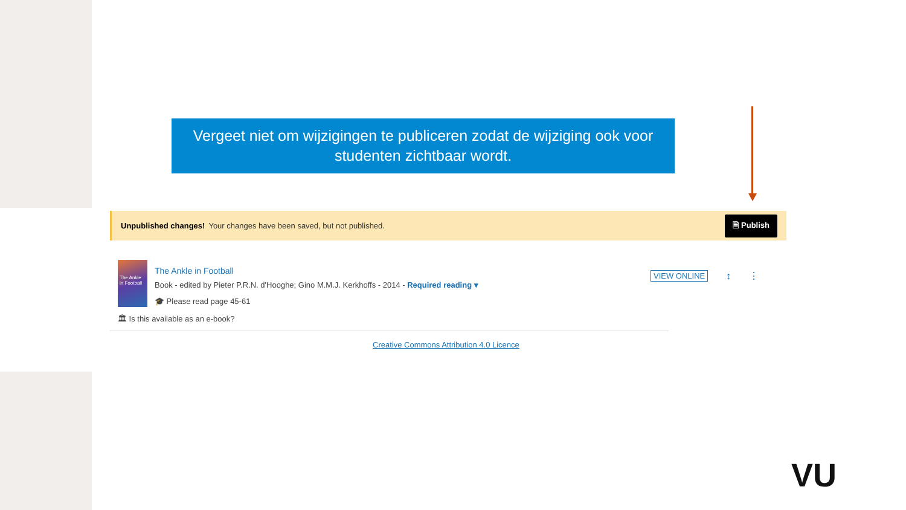Vergeet niet om wijzigingen te publiceren zodat de wijziging ook voor studenten zichtbaar wordt.
Unpublished changes! Your changes have been saved, but not published. 🗎 Publish
The Ankle in Football
The Ankle in Football
Book - edited by Pieter P.R.N. d'Hooghe; Gino M.M.J. Kerkhoffs - 2014 - Required reading ▾
🎓 Please read page 45-61
🏛 Is this available as an e-book?
VIEW ONLINE ↕ ⋮
Creative Commons Attribution 4.0 Licence
VU